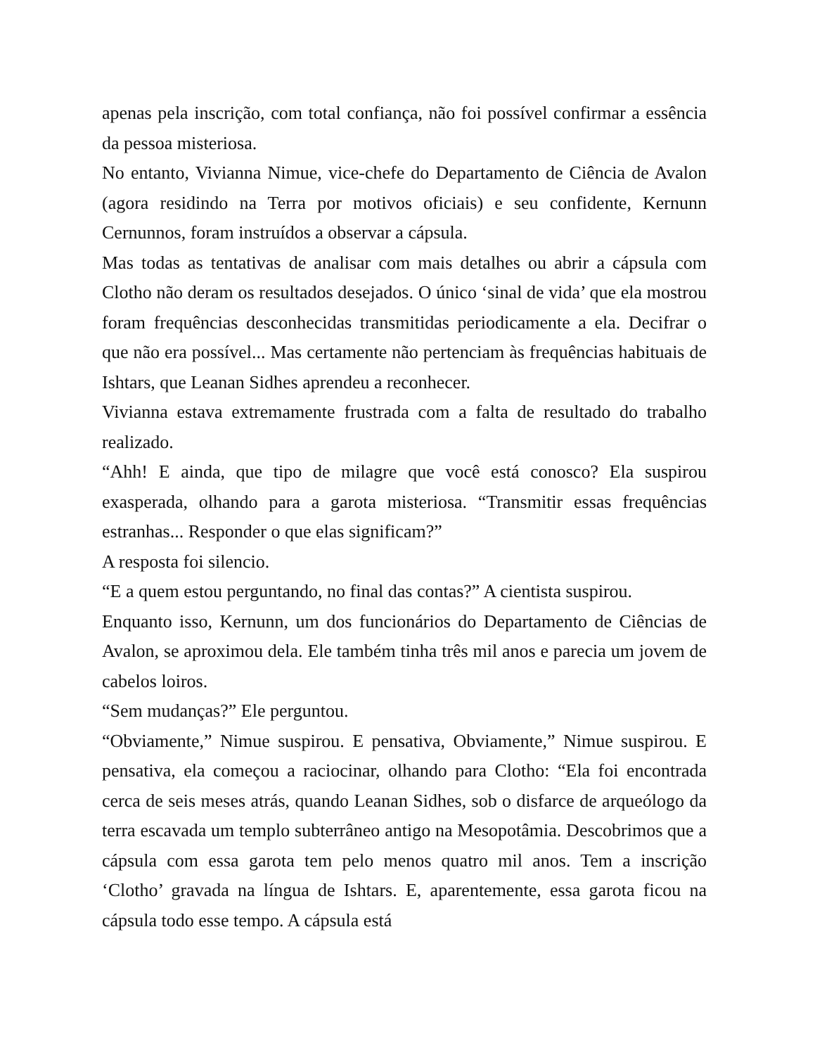apenas pela inscrição, com total confiança, não foi possível confirmar a essência da pessoa misteriosa.
No entanto, Vivianna Nimue, vice-chefe do Departamento de Ciência de Avalon (agora residindo na Terra por motivos oficiais) e seu confidente, Kernunn Cernunnos, foram instruídos a observar a cápsula.
Mas todas as tentativas de analisar com mais detalhes ou abrir a cápsula com Clotho não deram os resultados desejados. O único ‘sinal de vida’ que ela mostrou foram frequências desconhecidas transmitidas periodicamente a ela. Decifrar o que não era possível... Mas certamente não pertenciam às frequências habituais de Ishtars, que Leanan Sidhes aprendeu a reconhecer.
Vivianna estava extremamente frustrada com a falta de resultado do trabalho realizado.
“Ahh! E ainda, que tipo de milagre que você está conosco? Ela suspirou exasperada, olhando para a garota misteriosa. “Transmitir essas frequências estranhas... Responder o que elas significam?”
A resposta foi silencio.
“E a quem estou perguntando, no final das contas?” A cientista suspirou.
Enquanto isso, Kernunn, um dos funcionários do Departamento de Ciências de Avalon, se aproximou dela. Ele também tinha três mil anos e parecia um jovem de cabelos loiros.
“Sem mudanças?” Ele perguntou.
“Obviamente,” Nimue suspirou. E pensativa, Obviamente,” Nimue suspirou. E pensativa, ela começou a raciocinar, olhando para Clotho: “Ela foi encontrada cerca de seis meses atrás, quando Leanan Sidhes, sob o disfarce de arqueólogo da terra escavada um templo subterrâneo antigo na Mesopotâmia. Descobrimos que a cápsula com essa garota tem pelo menos quatro mil anos. Tem a inscrição ‘Clotho’ gravada na língua de Ishtars. E, aparentemente, essa garota ficou na cápsula todo esse tempo. A cápsula está